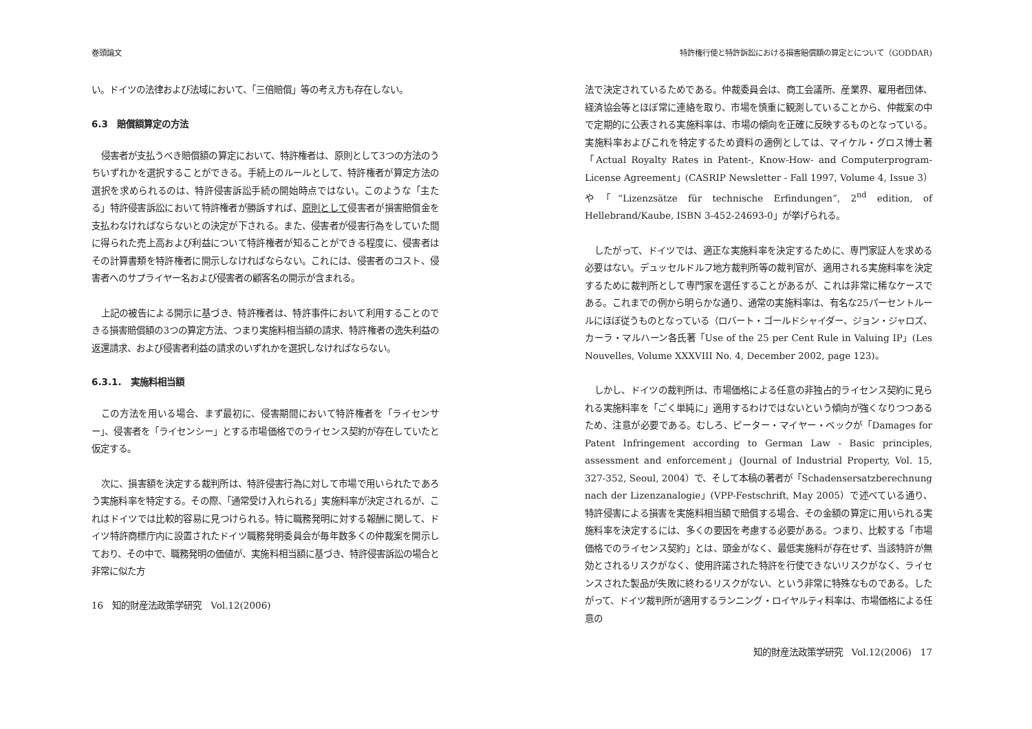巻頭論文
い。ドイツの法律および法域において、「三倍賠償」等の考え方も存在しない。
6.3　賠償額算定の方法
侵害者が支払うべき賠償額の算定において、特許権者は、原則として3つの方法のうちいずれかを選択することができる。手続上のルールとして、特許権者が算定方法の選択を求められるのは、特許侵害訴訟手続の開始時点ではない。このような「主たる」特許侵害訴訟において特許権者が勝訴すれば、原則として侵害者が損害賠償金を支払わなければならないとの決定が下される。また、侵害者が侵害行為をしていた間に得られた売上高および利益について特許権者が知ることができる程度に、侵害者はその計算書類を特許権者に開示しなければならない。これには、侵害者のコスト、侵害者へのサプライヤー名および侵害者の顧客名の開示が含まれる。
上記の被告による開示に基づき、特許権者は、特許事件において利用することのできる損害賠償額の3つの算定方法、つまり実施料相当額の請求、特許権者の逸失利益の返還請求、および侵害者利益の請求のいずれかを選択しなければならない。
6.3.1.　実施料相当額
この方法を用いる場合、まず最初に、侵害期間において特許権者を「ライセンサー」、侵害者を「ライセンシー」とする市場価格でのライセンス契約が存在していたと仮定する。
次に、損害額を決定する裁判所は、特許侵害行為に対して市場で用いられたであろう実施料率を特定する。その際、「通常受け入れられる」実施料率が決定されるが、これはドイツでは比較的容易に見つけられる。特に職務発明に対する報酬に関して、ドイツ特許商標庁内に設置されたドイツ職務発明委員会が毎年数多くの仲裁案を開示しており、その中で、職務発明の価値が、実施料相当額に基づき、特許侵害訴訟の場合と非常に似た方
16　知的財産法政策学研究　Vol.12(2006)
特許権行使と特許訴訟における損害賠償額の算定とについて（GODDAR)
法で決定されているためである。仲裁委員会は、商工会議所、産業界、雇用者団体、経済協会等とほぼ常に連絡を取り、市場を慎重に観測していることから、仲裁案の中で定期的に公表される実施料率は、市場の傾向を正確に反映するものとなっている。実施料率およびこれを特定するため資料の適例としては、マイケル・グロス博士著「Actual Royalty Rates in Patent-, Know-How- and Computerprogram-License Agreement」(CASRIP Newsletter - Fall 1997, Volume 4, Issue 3）や「“Lizenzsätze für technische Erfindungen”, 2<sup>nd</sup> edition, of Hellebrand/Kaube, ISBN 3-452-24693-0」が挙げられる。
したがって、ドイツでは、適正な実施料率を決定するために、専門家証人を求める必要はない。デュッセルドルフ地方裁判所等の裁判官が、適用される実施料率を決定するために裁判所として専門家を選任することがあるが、これは非常に稀なケースである。これまでの例から明らかな通り、通常の実施料率は、有名な25パーセントルールにほぼ従うものとなっている（ロバート・ゴールドシャイダー、ジョン・ジャロズ、カーラ・マルハーン各氏著「Use of the 25 per Cent Rule in Valuing IP」(Les Nouvelles, Volume XXXVIII No. 4, December 2002, page 123)。
しかし、ドイツの裁判所は、市場価格による任意の非独占的ライセンス契約に見られる実施料率を「ごく単純に」適用するわけではないという傾向が強くなりつつあるため、注意が必要である。むしろ、ピーター・マイヤー・ベックが「Damages for Patent Infringement according to German Law - Basic principles, assessment and enforcement」(Journal of Industrial Property, Vol. 15, 327-352, Seoul, 2004）で、そして本稿の著者が「Schadensersatzberechnung nach der Lizenzanalogie」(VPP-Festschrift, May 2005）で述べている通り、特許侵害による損害を実施料相当額で賠償する場合、その金額の算定に用いられる実施料率を決定するには、多くの要因を考慮する必要がある。つまり、比較する「市場価格でのライセンス契約」とは、頭金がなく、最低実施料が存在せず、当該特許が無効とされるリスクがなく、使用許諾された特許を行使できないリスクがなく、ライセンスされた製品が失敗に終わるリスクがない、という非常に特殊なものである。したがって、ドイツ裁判所が適用するランニング・ロイヤルティ料率は、市場価格による任意の
知的財産法政策学研究　Vol.12(2006)　17